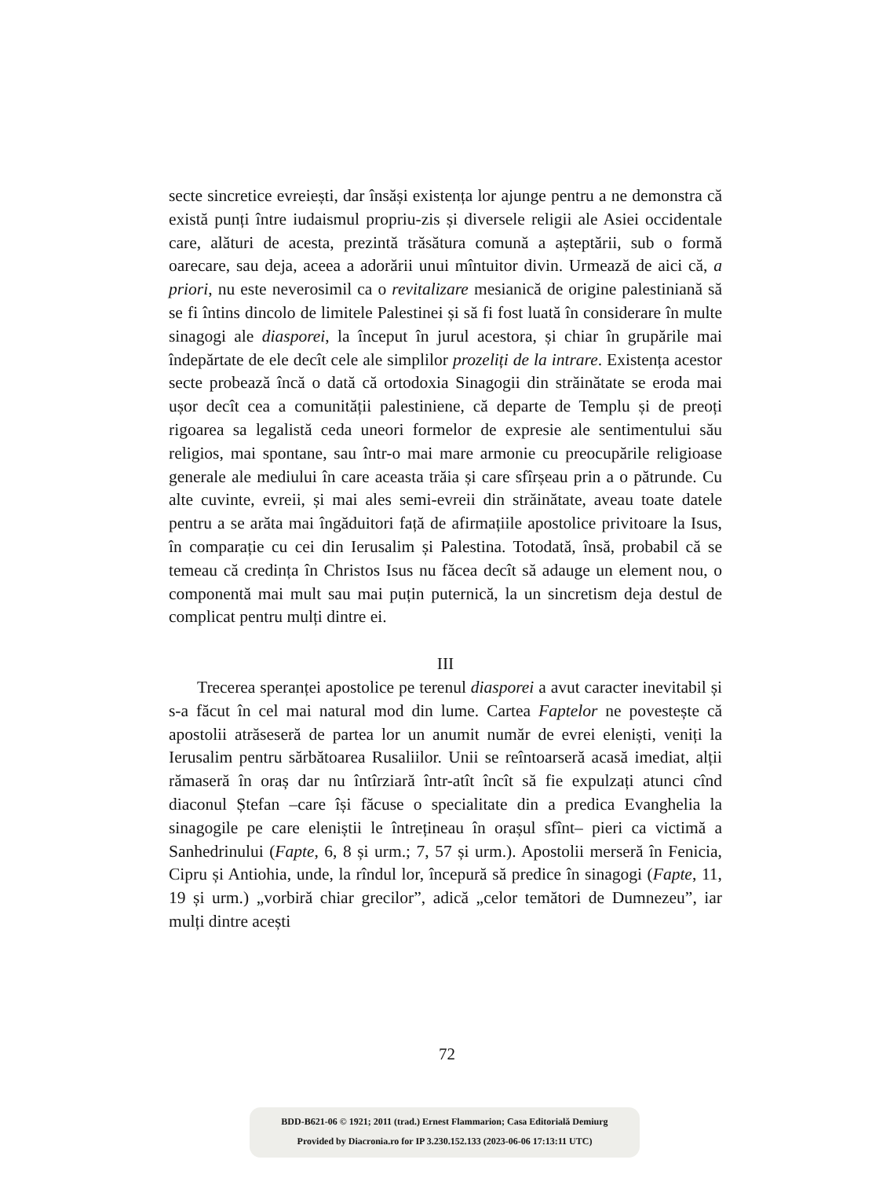secte sincretice evreiești, dar însăși existența lor ajunge pentru a ne demonstra că există punți între iudaismul propriu-zis și diversele religii ale Asiei occidentale care, alături de acesta, prezintă trăsătura comună a așteptării, sub o formă oarecare, sau deja, aceea a adorării unui mîntuitor divin. Urmează de aici că, a priori, nu este neverosimil ca o revitalizare mesianică de origine palestiniană să se fi întins dincolo de limitele Palestinei și să fi fost luată în considerare în multe sinagogi ale diasporei, la început în jurul acestora, și chiar în grupările mai îndepărtate de ele decît cele ale simplilor prozeliți de la intrare. Existența acestor secte probează încă o dată că ortodoxia Sinagogii din străinătate se eroda mai ușor decît cea a comunității palestiniene, că departe de Templu și de preoți rigoarea sa legalistă ceda uneori formelor de expresie ale sentimentului său religios, mai spontane, sau într-o mai mare armonie cu preocupările religioase generale ale mediului în care aceasta trăia și care sfîrșeau prin a o pătrunde. Cu alte cuvinte, evreii, și mai ales semi-evreii din străinătate, aveau toate datele pentru a se arăta mai îngăduitori față de afirmațiile apostolice privitoare la Isus, în comparație cu cei din Ierusalim și Palestina. Totodată, însă, probabil că se temeau că credința în Christos Isus nu făcea decît să adauge un element nou, o componentă mai mult sau mai puțin puternică, la un sincretism deja destul de complicat pentru mulți dintre ei.
III
Trecerea speranței apostolice pe terenul diasporei a avut caracter inevitabil și s-a făcut în cel mai natural mod din lume. Cartea Faptelor ne povestește că apostolii atrăseseră de partea lor un anumit număr de evrei eleniști, veniți la Ierusalim pentru sărbătoarea Rusaliilor. Unii se reîntoarseră acasă imediat, alții rămaseră în oraș dar nu întîrziară într-atît încît să fie expulzați atunci cînd diaconul Ștefan –care își făcuse o specialitate din a predica Evanghelia la sinagogile pe care eleniștii le întrețineau în orașul sfînt– pieri ca victimă a Sanhedrinului (Fapte, 6, 8 și urm.; 7, 57 și urm.). Apostolii merseră în Fenicia, Cipru și Antiohia, unde, la rîndul lor, începură să predice în sinagogi (Fapte, 11, 19 și urm.) „vorbiră chiar grecilor”, adică „celor temători de Dumnezeu”, iar mulți dintre acești
72
BDD-B621-06 © 1921; 2011 (trad.) Ernest Flammarion; Casa Editorială Demiurg
Provided by Diacronia.ro for IP 3.230.152.133 (2023-06-06 17:13:11 UTC)